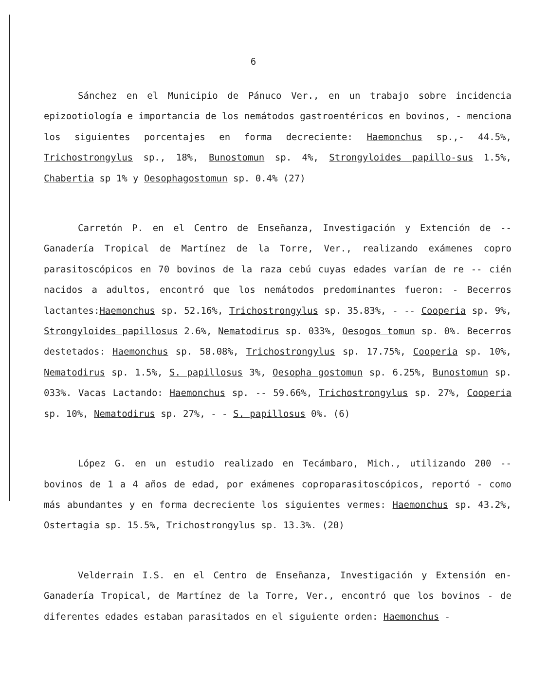6
Sánchez en el Municipio de Pánuco Ver., en un trabajo sobre incidencia epizootiología e importancia de los nemátodos gastroentéricos en bovinos, - menciona los siguientes porcentajes en forma decreciente: Haemonchus sp.,- 44.5%, Trichostrongylus sp., 18%, Bunostomun sp. 4%, Strongyloides papillo-sus 1.5%, Chabertia sp 1% y Oesophagostomun sp. 0.4% (27)
Carretón P. en el Centro de Enseñanza, Investigación y Extención de -- Ganadería Tropical de Martínez de la Torre, Ver., realizando exámenes copro parasitoscópicos en 70 bovinos de la raza cebú cuyas edades varían de re -- cién nacidos a adultos, encontró que los nemátodos predominantes fueron: - Becerros lactantes:Haemonchus sp. 52.16%, Trichostrongylus sp. 35.83%, - -- Cooperia sp. 9%, Strongyloides papillosus 2.6%, Nematodirus sp. 033%, Oesogos tomun sp. 0%. Becerros destetados: Haemonchus sp. 58.08%, Trichostrongylus sp. 17.75%, Cooperia sp. 10%, Nematodirus sp. 1.5%, S. papillosus 3%, Oesopha gostomun sp. 6.25%, Bunostomun sp. 033%. Vacas Lactando: Haemonchus sp. -- 59.66%, Trichostrongylus sp. 27%, Cooperia sp. 10%, Nematodirus sp. 27%, - - S. papillosus 0%. (6)
López G. en un estudio realizado en Tecámbaro, Mich., utilizando 200 -- bovinos de 1 a 4 años de edad, por exámenes coproparasitoscópicos, reportó - como más abundantes y en forma decreciente los siguientes vermes: Haemonchus sp. 43.2%, Ostertagia sp. 15.5%, Trichostrongylus sp. 13.3%. (20)
Velderrain I.S. en el Centro de Enseñanza, Investigación y Extensión en-Ganadería Tropical, de Martínez de la Torre, Ver., encontró que los bovinos - de diferentes edades estaban parasitados en el siguiente orden: Haemonchus -